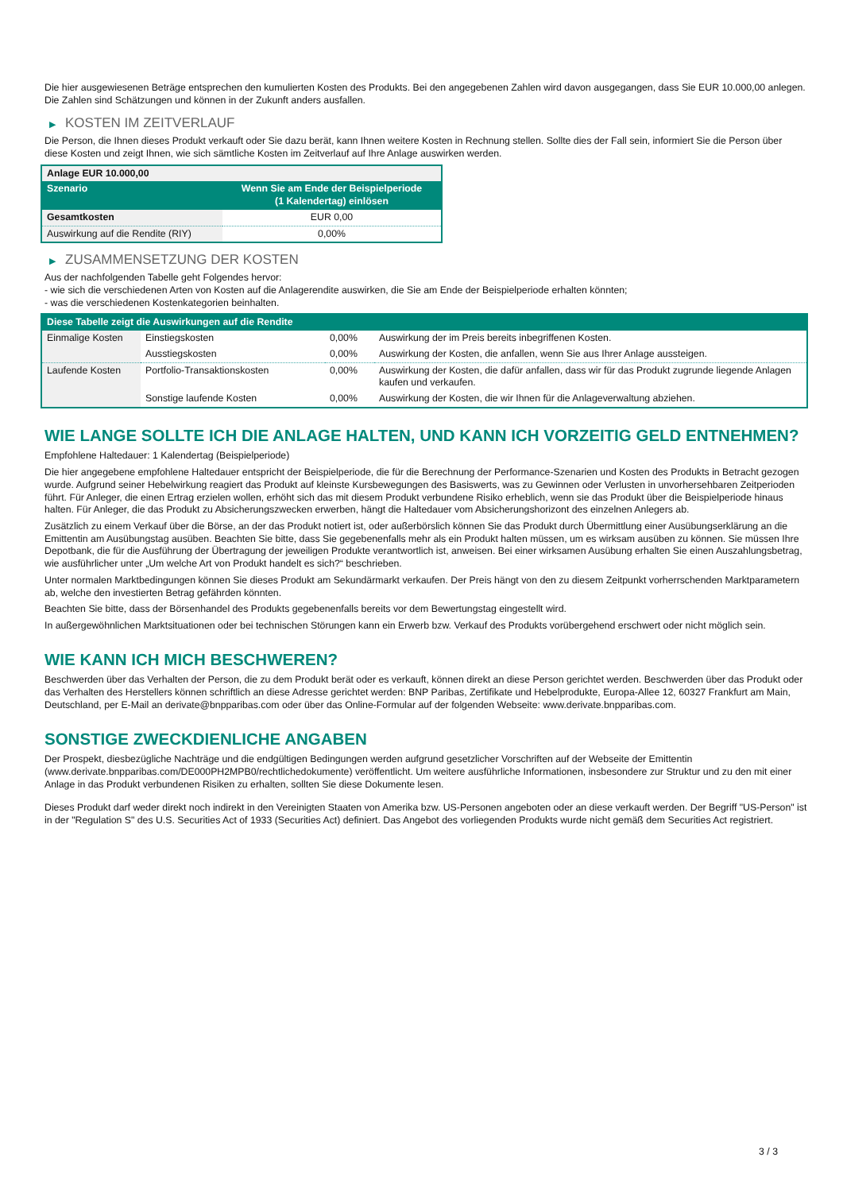Die hier ausgewiesenen Beträge entsprechen den kumulierten Kosten des Produkts. Bei den angegebenen Zahlen wird davon ausgegangen, dass Sie EUR 10.000,00 anlegen. Die Zahlen sind Schätzungen und können in der Zukunft anders ausfallen.
▶ KOSTEN IM ZEITVERLAUF
Die Person, die Ihnen dieses Produkt verkauft oder Sie dazu berät, kann Ihnen weitere Kosten in Rechnung stellen. Sollte dies der Fall sein, informiert Sie die Person über diese Kosten und zeigt Ihnen, wie sich sämtliche Kosten im Zeitverlauf auf Ihre Anlage auswirken werden.
| Anlage EUR 10.000,00 | |
| --- | --- |
| Szenario | Wenn Sie am Ende der Beispielperiode (1 Kalendertag) einlösen |
| Gesamtkosten | EUR 0,00 |
| Auswirkung auf die Rendite (RIY) | 0,00% |
▶ ZUSAMMENSETZUNG DER KOSTEN
Aus der nachfolgenden Tabelle geht Folgendes hervor:
- wie sich die verschiedenen Arten von Kosten auf die Anlagerendite auswirken, die Sie am Ende der Beispielperiode erhalten könnten;
- was die verschiedenen Kostenkategorien beinhalten.
| Diese Tabelle zeigt die Auswirkungen auf die Rendite | | | |
| --- | --- | --- | --- |
| Einmalige Kosten | Einstiegskosten | 0,00% | Auswirkung der im Preis bereits inbegriffenen Kosten. |
| | Ausstiegskosten | 0,00% | Auswirkung der Kosten, die anfallen, wenn Sie aus Ihrer Anlage aussteigen. |
| Laufende Kosten | Portfolio-Transaktionskosten | 0,00% | Auswirkung der Kosten, die dafür anfallen, dass wir für das Produkt zugrunde liegende Anlagen kaufen und verkaufen. |
| | Sonstige laufende Kosten | 0,00% | Auswirkung der Kosten, die wir Ihnen für die Anlageverwaltung abziehen. |
WIE LANGE SOLLTE ICH DIE ANLAGE HALTEN, UND KANN ICH VORZEITIG GELD ENTNEHMEN?
Empfohlene Haltedauer: 1 Kalendertag (Beispielperiode)
Die hier angegebene empfohlene Haltedauer entspricht der Beispielperiode, die für die Berechnung der Performance-Szenarien und Kosten des Produkts in Betracht gezogen wurde. Aufgrund seiner Hebelwirkung reagiert das Produkt auf kleinste Kursbewegungen des Basiswerts, was zu Gewinnen oder Verlusten in unvorhersehbaren Zeitperioden führt. Für Anleger, die einen Ertrag erzielen wollen, erhöht sich das mit diesem Produkt verbundene Risiko erheblich, wenn sie das Produkt über die Beispielperiode hinaus halten. Für Anleger, die das Produkt zu Absicherungszwecken erwerben, hängt die Haltedauer vom Absicherungshorizont des einzelnen Anlegers ab.
Zusätzlich zu einem Verkauf über die Börse, an der das Produkt notiert ist, oder außerbörslich können Sie das Produkt durch Übermittlung einer Ausübungserklärung an die Emittentin am Ausübungstag ausüben. Beachten Sie bitte, dass Sie gegebenenfalls mehr als ein Produkt halten müssen, um es wirksam ausüben zu können. Sie müssen Ihre Depotbank, die für die Ausführung der Übertragung der jeweiligen Produkte verantwortlich ist, anweisen. Bei einer wirksamen Ausübung erhalten Sie einen Auszahlungsbetrag, wie ausführlicher unter „Um welche Art von Produkt handelt es sich?“ beschrieben.
Unter normalen Marktbedingungen können Sie dieses Produkt am Sekundärmarkt verkaufen. Der Preis hängt von den zu diesem Zeitpunkt vorherrschenden Marktparametern ab, welche den investierten Betrag gefährden könnten.
Beachten Sie bitte, dass der Börsenhandel des Produkts gegebenenfalls bereits vor dem Bewertungstag eingestellt wird.
In außergewöhnlichen Marktsituationen oder bei technischen Störungen kann ein Erwerb bzw. Verkauf des Produkts vorübergehend erschwert oder nicht möglich sein.
WIE KANN ICH MICH BESCHWEREN?
Beschwerden über das Verhalten der Person, die zu dem Produkt berät oder es verkauft, können direkt an diese Person gerichtet werden. Beschwerden über das Produkt oder das Verhalten des Herstellers können schriftlich an diese Adresse gerichtet werden: BNP Paribas, Zertifikate und Hebelprodukte, Europa-Allee 12, 60327 Frankfurt am Main, Deutschland, per E-Mail an derivate@bnpparibas.com oder über das Online-Formular auf der folgenden Webseite: www.derivate.bnpparibas.com.
SONSTIGE ZWECKDIENLICHE ANGABEN
Der Prospekt, diesbezügliche Nachträge und die endgültigen Bedingungen werden aufgrund gesetzlicher Vorschriften auf der Webseite der Emittentin (www.derivate.bnpparibas.com/DE000PH2MPB0/rechtlichedokumente) veröffentlicht. Um weitere ausführliche Informationen, insbesondere zur Struktur und zu den mit einer Anlage in das Produkt verbundenen Risiken zu erhalten, sollten Sie diese Dokumente lesen.
Dieses Produkt darf weder direkt noch indirekt in den Vereinigten Staaten von Amerika bzw. US-Personen angeboten oder an diese verkauft werden. Der Begriff "US-Person" ist in der "Regulation S" des U.S. Securities Act of 1933 (Securities Act) definiert. Das Angebot des vorliegenden Produkts wurde nicht gemäß dem Securities Act registriert.
3 / 3